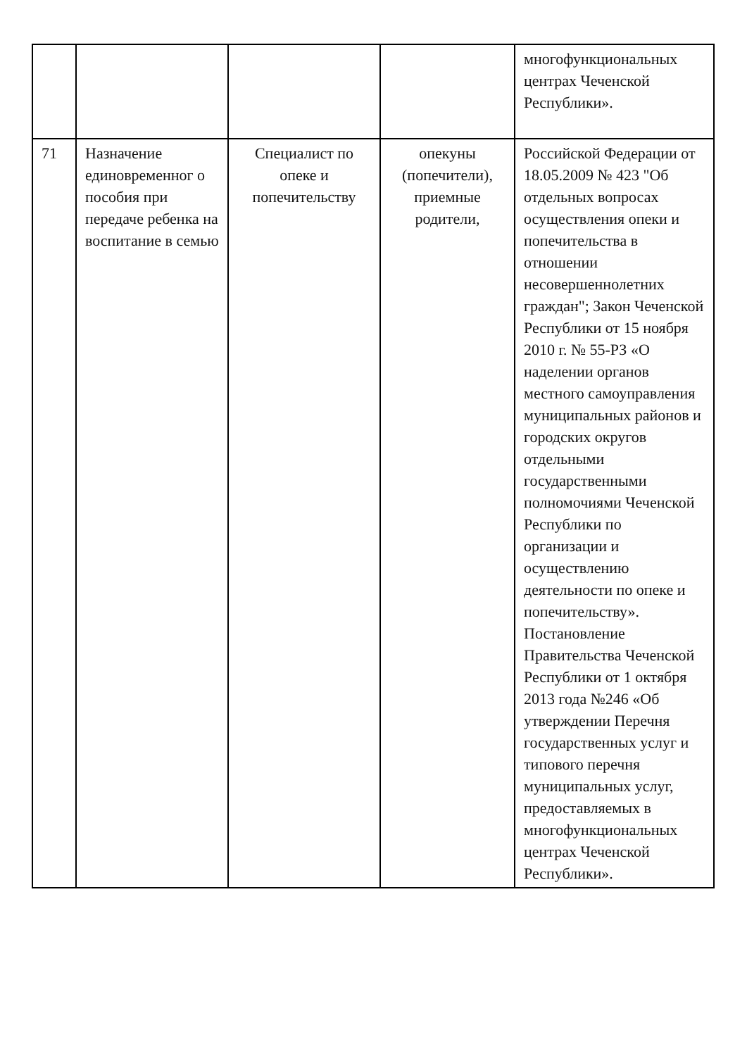| | | | | многофункциональных центрах Чеченской Республики». |
| 71 | Назначение единовременног о пособия при передаче ребенка на воспитание в семью | Специалист по опеке и попечительству | опекуны (попечители), приемные родители, | Российской Федерации от 18.05.2009 № 423 "Об отдельных вопросах осуществления опеки и попечительства в отношении несовершеннолетних граждан"; Закон Чеченской Республики от 15 ноября 2010 г. № 55-РЗ «О наделении органов местного самоуправления муниципальных районов и городских округов отдельными государственными полномочиями Чеченской Республики по организации и осуществлению деятельности по опеке и попечительству». Постановление Правительства Чеченской Республики от 1 октября 2013 года №246 «Об утверждении Перечня государственных услуг и типового перечня муниципальных услуг, предоставляемых в многофункциональных центрах Чеченской Республики». |